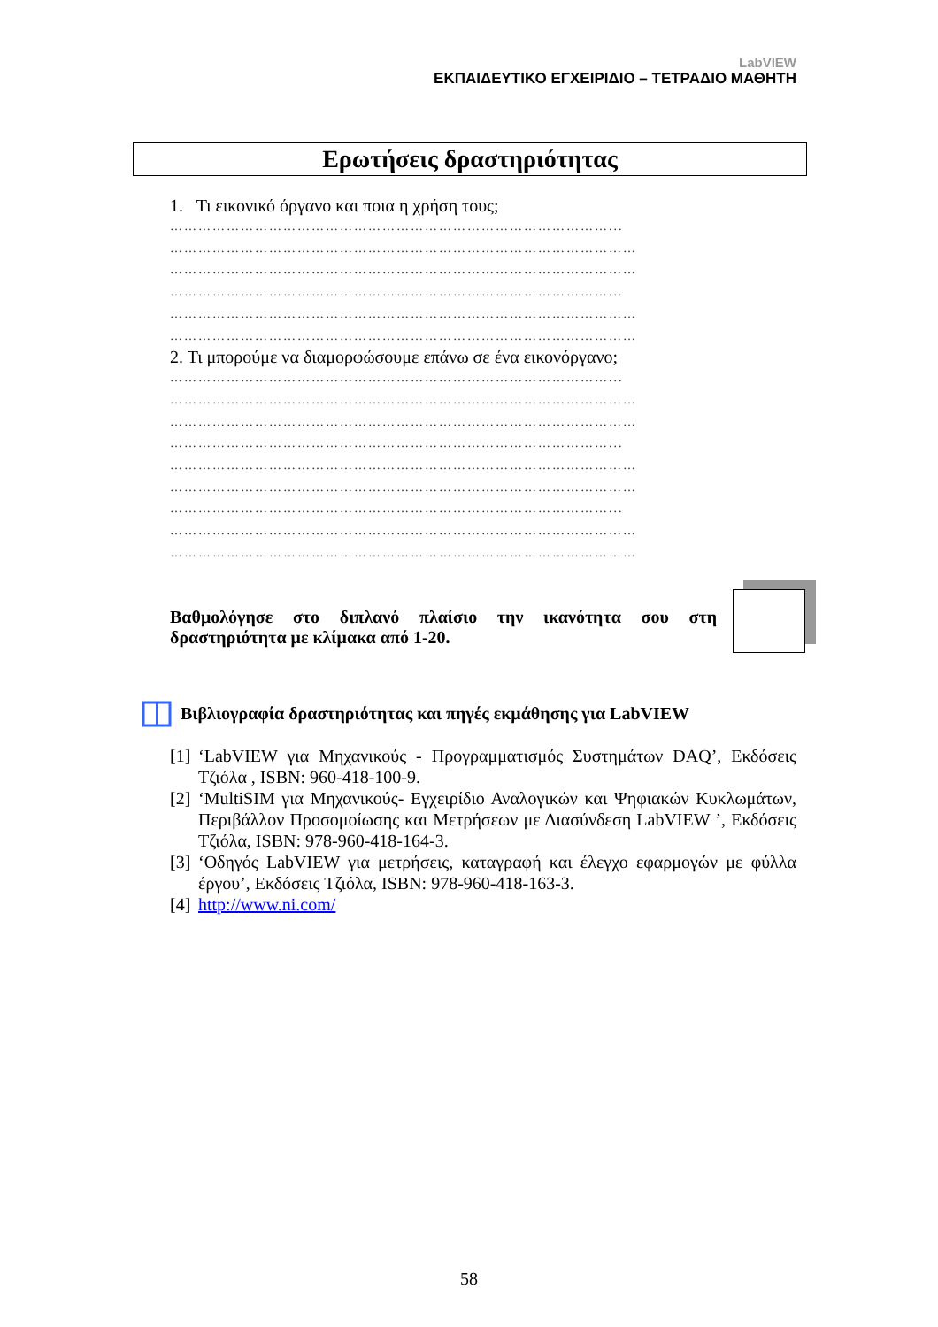LabVIEW
ΕΚΠΑΙΔΕΥΤΙΚΟ ΕΓΧΕΙΡΙΔΙΟ – ΤΕΤΡΑΔΙΟ ΜΑΘΗΤΗ
Ερωτήσεις δραστηριότητας
1. Τι εικονικό όργανο και ποια η χρήση τους;
…………………………………………………………………………………...
………………………………………………………………………………………
………………………………………………………………………………………
…………………………………………………………………………………...
………………………………………………………………………………………
………………………………………………………………………………………
2. Τι μπορούμε να διαμορφώσουμε επάνω σε ένα εικονόργανο;
…………………………………………………………………………………...
………………………………………………………………………………………
………………………………………………………………………………………
…………………………………………………………………………………...
………………………………………………………………………………………
………………………………………………………………………………………
…………………………………………………………………………………...
………………………………………………………………………………………
………………………………………………………………………………………
Βαθμολόγησε στο διπλανό πλαίσιο την ικανότητα σου στη δραστηριότητα με κλίμακα από 1-20.
Βιβλιογραφία δραστηριότητας και πηγές εκμάθησης για LabVIEW
[1] ‘LabVIEW για Μηχανικούς - Προγραμματισμός Συστημάτων DAQ’, Εκδόσεις Τζιόλα , ISBN: 960-418-100-9.
[2] ‘MultiSIM για Μηχανικούς- Εγχειρίδιο Αναλογικών και Ψηφιακών Κυκλωμάτων, Περιβάλλον Προσομοίωσης και Μετρήσεων με Διασύνδεση LabVIEW ’, Εκδόσεις Τζιόλα, ISBN: 978-960-418-164-3.
[3] ‘Οδηγός LabVIEW για μετρήσεις, καταγραφή και έλεγχο εφαρμογών με φύλλα έργου’, Εκδόσεις Τζιόλα, ISBN: 978-960-418-163-3.
[4] http://www.ni.com/
58